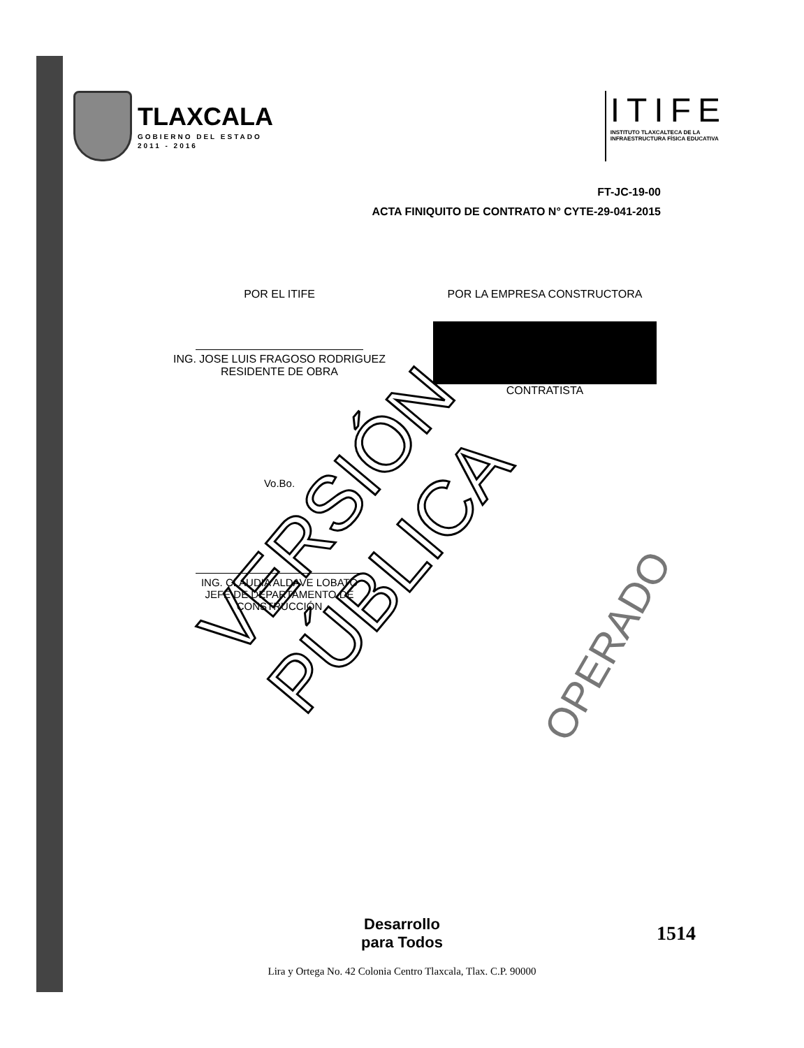TLAXCALA
GOBIERNO DEL ESTADO
2011 - 2016
ITIFE
INSTITUTO TLAXCALTECA DE LA
INFRAESTRUCTURA FÍSICA EDUCATIVA
FT-JC-19-00
ACTA FINIQUITO DE CONTRATO N° CYTE-29-041-2015
POR EL ITIFE
ING. JOSE LUIS FRAGOSO RODRIGUEZ
RESIDENTE DE OBRA
POR LA EMPRESA CONSTRUCTORA
CONTRATISTA
Vo.Bo.
ING. CLAUDIA ALDAVE LOBATO
JEFE DE DEPARTAMENTO DE
CONSTRUCCIÓN
VERSIÓN PÚBLICA OPERADO
Desarrollo
para Todos
Lira y Ortega No. 42 Colonia Centro Tlaxcala, Tlax. C.P. 90000
1514